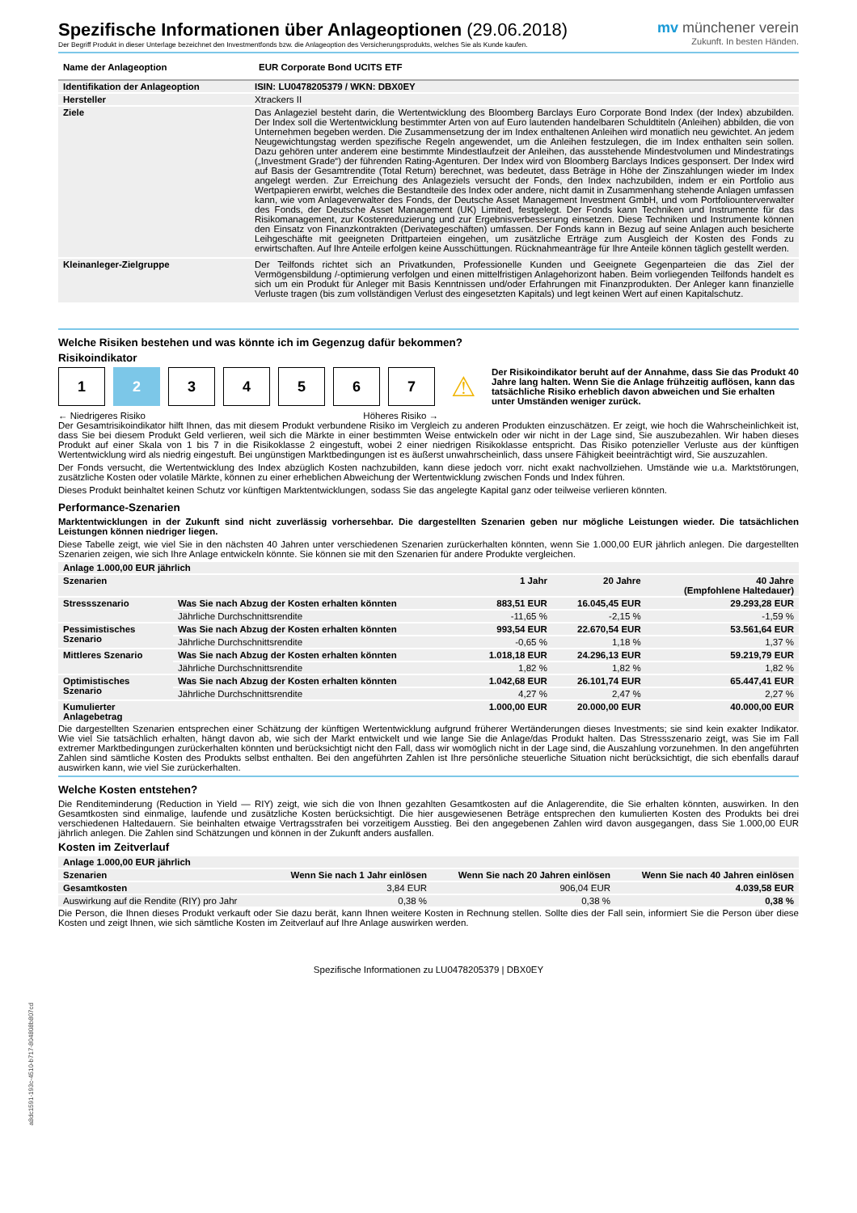Spezifische Informationen über Anlageoptionen (29.06.2018)
Der Begriff Produkt in dieser Unterlage bezeichnet den Investmentfonds bzw. die Anlageoption des Versicherungsprodukts, welches Sie als Kunde kaufen.
mv münchener verein
Zukunft. In besten Händen.
| Name der Anlageoption | EUR Corporate Bond UCITS ETF |
| --- | --- |
| Identifikation der Anlageoption | ISIN: LU0478205379 / WKN: DBX0EY |
| --- | --- |
| Hersteller | Xtrackers II |
| Ziele | Das Anlageziel besteht darin, die Wertentwicklung des Bloomberg Barclays Euro Corporate Bond Index (der Index) abzubilden. Der Index soll die Wertentwicklung bestimmter Arten von auf Euro lautenden handelbaren Schuldtiteln (Anleihen) abbilden, die von Unternehmen begeben werden. Die Zusammensetzung der im Index enthaltenen Anleihen wird monatlich neu gewichtet. An jedem Neugewichtungstag werden spezifische Regeln angewendet, um die Anleihen festzulegen, die im Index enthalten sein sollen. Dazu gehören unter anderem eine bestimmte Mindestlaufzeit der Anleihen, das ausstehende Mindestvolumen und Mindestratings („Investment Grade“) der führenden Rating-Agenturen. Der Index wird von Bloomberg Barclays Indices gesponsert. Der Index wird auf Basis der Gesamtrendite (Total Return) berechnet, was bedeutet, dass Beträge in Höhe der Zinszahlungen wieder im Index angelegt werden. Zur Erreichung des Anlageziels versucht der Fonds, den Index nachzubilden, indem er ein Portfolio aus Wertpapieren erwirbt, welches die Bestandteile des Index oder andere, nicht damit in Zusammenhang stehende Anlagen umfassen kann, wie vom Anlageverwalter des Fonds, der Deutsche Asset Management Investment GmbH, und vom Portfoliounterverwalter des Fonds, der Deutsche Asset Management (UK) Limited, festgelegt. Der Fonds kann Techniken und Instrumente für das Risikomanagement, zur Kostenreduzierung und zur Ergebnisverbesserung einsetzen. Diese Techniken und Instrumente können den Einsatz von Finanzkontrakten (Derivategeschäften) umfassen. Der Fonds kann in Bezug auf seine Anlagen auch besicherte Leihgeschäfte mit geeigneten Drittparteien eingehen, um zusätzliche Erträge zum Ausgleich der Kosten des Fonds zu erwirtschaften. Auf Ihre Anteile erfolgen keine Ausschüttungen. Rücknahmeanträge für Ihre Anteile können täglich gestellt werden. |
| Kleinanleger-Zielgruppe | Der Teilfonds richtet sich an Privatkunden, Professionelle Kunden und Geeignete Gegenparteien die das Ziel der Vermögensbildung /-optimierung verfolgen und einen mittelfristigen Anlagehorizont haben. Beim vorliegenden Teilfonds handelt es sich um ein Produkt für Anleger mit Basis Kenntnissen und/oder Erfahrungen mit Finanzprodukten. Der Anleger kann finanzielle Verluste tragen (bis zum vollständigen Verlust des eingesetzten Kapitals) und legt keinen Wert auf einen Kapitalschutz. |
Welche Risiken bestehen und was könnte ich im Gegenzug dafür bekommen?
Risikoindikator
1 2 3 4 5 6 7
⚠ Der Risikoindikator beruht auf der Annahme, dass Sie das Produkt 40 Jahre lang halten. Wenn Sie die Anlage frühzeitig auflösen, kann das tatsächliche Risiko erheblich davon abweichen und Sie erhalten unter Umständen weniger zurück.
← Niedrigeres Risiko Höheres Risiko →
Der Gesamtrisikoindikator hilft Ihnen, das mit diesem Produkt verbundene Risiko im Vergleich zu anderen Produkten einzuschätzen. Er zeigt, wie hoch die Wahrscheinlichkeit ist, dass Sie bei diesem Produkt Geld verlieren, weil sich die Märkte in einer bestimmten Weise entwickeln oder wir nicht in der Lage sind, Sie auszubezahlen. Wir haben dieses Produkt auf einer Skala von 1 bis 7 in die Risikoklasse 2 eingestuft, wobei 2 einer niedrigen Risikoklasse entspricht. Das Risiko potenzieller Verluste aus der künftigen Wertentwicklung wird als niedrig eingestuft. Bei ungünstigen Marktbedingungen ist es äußerst unwahrscheinlich, dass unsere Fähigkeit beeinträchtigt wird, Sie auszuzahlen.
Der Fonds versucht, die Wertentwicklung des Index abzüglich Kosten nachzubilden, kann diese jedoch vorr. nicht exakt nachvollziehen. Umstände wie u.a. Marktstörungen, zusätzliche Kosten oder volatile Märkte, können zu einer erheblichen Abweichung der Wertentwicklung zwischen Fonds und Index führen.
Dieses Produkt beinhaltet keinen Schutz vor künftigen Marktentwicklungen, sodass Sie das angelegte Kapital ganz oder teilweise verlieren könnten.
Performance-Szenarien
Marktentwicklungen in der Zukunft sind nicht zuverlässig vorhersehbar. Die dargestellten Szenarien geben nur mögliche Leistungen wieder. Die tatsächlichen Leistungen können niedriger liegen.
Diese Tabelle zeigt, wie viel Sie in den nächsten 40 Jahren unter verschiedenen Szenarien zurückerhalten könnten, wenn Sie 1.000,00 EUR jährlich anlegen. Die dargestellten Szenarien zeigen, wie sich Ihre Anlage entwickeln könnte. Sie können sie mit den Szenarien für andere Produkte vergleichen.
| Anlage 1.000,00 EUR jährlich | | | | |
| --- | --- | --- | --- | --- |
| Szenarien | | 1 Jahr | 20 Jahre | 40 Jahre (Empfohlene Haltedauer) |
| Stressszenario | Was Sie nach Abzug der Kosten erhalten könnten | 883,51 EUR | 16.045,45 EUR | 29.293,28 EUR |
| | Jährliche Durchschnittsrendite | -11,65 % | -2,15 % | -1,59 % |
| Pessimistisches Szenario | Was Sie nach Abzug der Kosten erhalten könnten | 993,54 EUR | 22.670,54 EUR | 53.561,64 EUR |
| | Jährliche Durchschnittsrendite | -0,65 % | 1,18 % | 1,37 % |
| Mittleres Szenario | Was Sie nach Abzug der Kosten erhalten könnten | 1.018,18 EUR | 24.296,13 EUR | 59.219,79 EUR |
| | Jährliche Durchschnittsrendite | 1,82 % | 1,82 % | 1,82 % |
| Optimistisches Szenario | Was Sie nach Abzug der Kosten erhalten könnten | 1.042,68 EUR | 26.101,74 EUR | 65.447,41 EUR |
| | Jährliche Durchschnittsrendite | 4,27 % | 2,47 % | 2,27 % |
| Kumulierter Anlagebetrag | | 1.000,00 EUR | 20.000,00 EUR | 40.000,00 EUR |
Die dargestellten Szenarien entsprechen einer Schätzung der künftigen Wertentwicklung aufgrund früherer Wertänderungen dieses Investments; sie sind kein exakter Indikator. Wie viel Sie tatsächlich erhalten, hängt davon ab, wie sich der Markt entwickelt und wie lange Sie die Anlage/das Produkt halten. Das Stressszenario zeigt, was Sie im Fall extremer Marktbedingungen zurückerhalten könnten und berücksichtigt nicht den Fall, dass wir womöglich nicht in der Lage sind, die Auszahlung vorzunehmen. In den angeführten Zahlen sind sämtliche Kosten des Produkts selbst enthalten. Bei den angeführten Zahlen ist Ihre persönliche steuerliche Situation nicht berücksichtigt, die sich ebenfalls darauf auswirken kann, wie viel Sie zurückerhalten.
Welche Kosten entstehen?
Die Renditeminderung (Reduction in Yield — RIY) zeigt, wie sich die von Ihnen gezahlten Gesamtkosten auf die Anlagerendite, die Sie erhalten könnten, auswirken. In den Gesamtkosten sind einmalige, laufende und zusätzliche Kosten berücksichtigt. Die hier ausgewiesenen Beträge entsprechen den kumulierten Kosten des Produkts bei drei verschiedenen Haltedauern. Sie beinhalten etwaige Vertragsstrafen bei vorzeitigem Ausstieg. Bei den angegebenen Zahlen wird davon ausgegangen, dass Sie 1.000,00 EUR jährlich anlegen. Die Zahlen sind Schätzungen und können in der Zukunft anders ausfallen.
Kosten im Zeitverlauf
| Anlage 1.000,00 EUR jährlich | | | |
| --- | --- | --- | --- |
| Szenarien | Wenn Sie nach 1 Jahr einlösen | Wenn Sie nach 20 Jahren einlösen | Wenn Sie nach 40 Jahren einlösen |
| Gesamtkosten | 3,84 EUR | 906,04 EUR | 4.039,58 EUR |
| Auswirkung auf die Rendite (RIY) pro Jahr | 0,38 % | 0,38 % | 0,38 % |
Die Person, die Ihnen dieses Produkt verkauft oder Sie dazu berät, kann Ihnen weitere Kosten in Rechnung stellen. Sollte dies der Fall sein, informiert Sie die Person über diese Kosten und zeigt Ihnen, wie sich sämtliche Kosten im Zeitverlauf auf Ihre Anlage auswirken werden.
Spezifische Informationen zu LU0478205379 | DBX0EY
a8dc1591-193c-4510-b717-804808b807cd